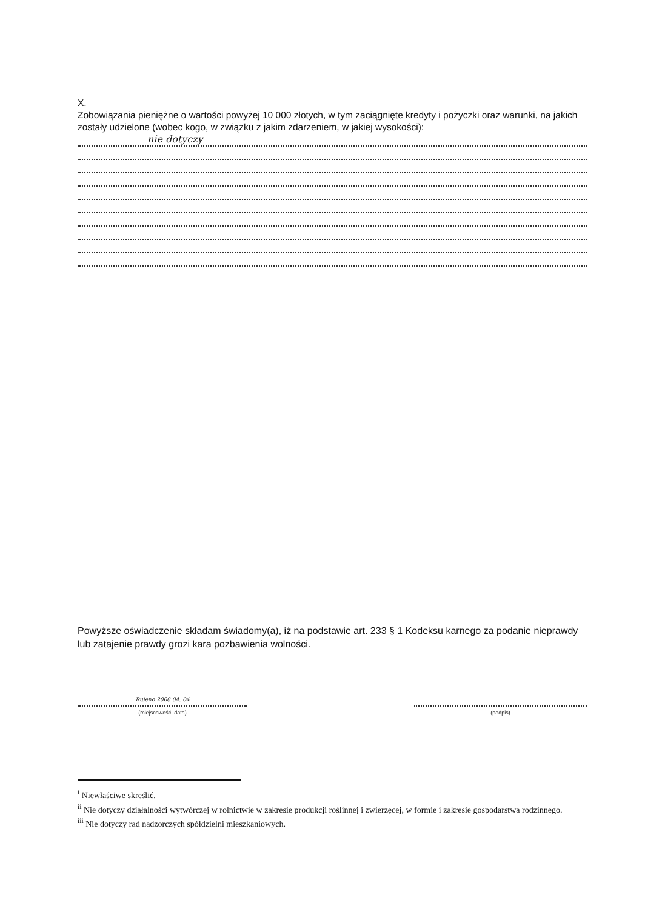X.
Zobowiązania pieniężne o wartości powyżej 10 000 złotych, w tym zaciągnięte kredyty i pożyczki oraz warunki, na jakich zostały udzielone (wobec kogo, w związku z jakim zdarzeniem, w jakiej wysokości):
nie dotyczy
Powyższe oświadczenie składam świadomy(a), iż na podstawie art. 233 § 1 Kodeksu karnego za podanie nieprawdy lub zatajenie prawdy grozi kara pozbawienia wolności.
Rujeno 2008 04. 04
(miejscowość, data)
(podpis)
<sup>i</sup> Niewłaściwe skreślić.
<sup>ii</sup> Nie dotyczy działalności wytwórczej w rolnictwie w zakresie produkcji roślinnej i zwierzęcej, w formie i zakresie gospodarstwa rodzinnego.
<sup>iii</sup> Nie dotyczy rad nadzorczych spółdzielni mieszkaniowych.